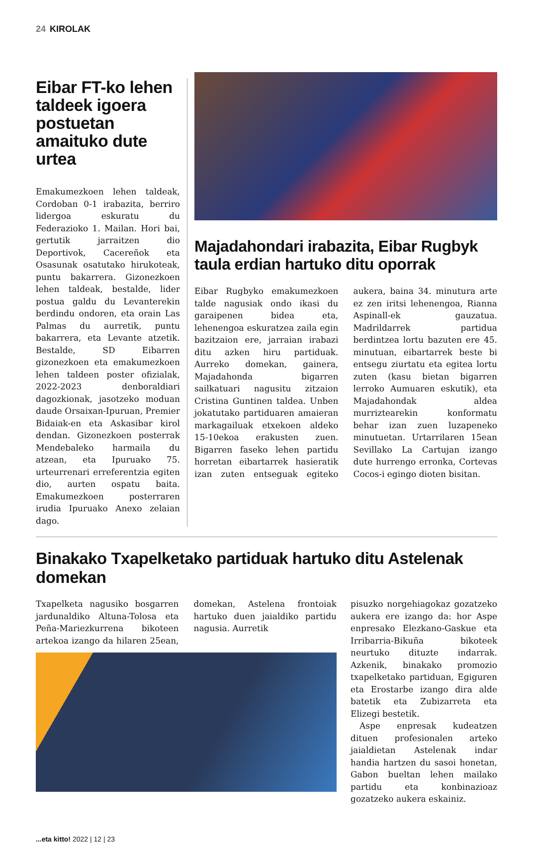24 KIROLAK
Eibar FT-ko lehen taldeek igoera postuetan amaituko dute urtea
Emakumezkoen lehen taldeak, Cordoban 0-1 irabazita, berriro lidergoa eskuratu du Federazioko 1. Mailan. Hori bai, gertutik jarraitzen dio Deportivok, Cacereñok eta Osasunak osatutako hirukoteak, puntu bakarrera. Gizonezkoen lehen taldeak, bestalde, lider postua galdu du Levanterekin berdindu ondoren, eta orain Las Palmas du aurretik, puntu bakarrera, eta Levante atzetik. Bestalde, SD Eibarren gizonezkoen eta emakumezkoen lehen taldeen poster ofizialak, 2022-2023 denboraldiari dagozkionak, jasotzeko moduan daude Orsaixan-Ipuruan, Premier Bidaiak-en eta Askasibar kirol dendan. Gizonezkoen posterrak Mendebaleko harmaila du atzean, eta Ipuruako 75. urteurrenari erreferentzia egiten dio, aurten ospatu baita. Emakumezkoen posterraren irudia Ipuruako Anexo zelaian dago.
Majadahondari irabazita, Eibar Rugbyk taula erdian hartuko ditu oporrak
Eibar Rugbyko emakumezkoen talde nagusiak ondo ikasi du garaipenen bidea eta, lehenengoa eskuratzea zaila egin bazitzaion ere, jarraian irabazi ditu azken hiru partiduak. Aurreko domekan, gainera, Majadahonda bigarren sailkatuari nagusitu zitzaion Cristina Guntinen taldea. Unben jokatutako partiduaren amaieran markagailuak etxekoen aldeko 15-10ekoa erakusten zuen. Bigarren faseko lehen partidu horretan eibartarrek hasieratik izan zuten entseguak egiteko aukera, baina 34. minutura arte ez zen iritsi lehenengoa, Rianna Aspinall-ek gauzatua. Madrildarrek partidua berdintzea lortu bazuten ere 45. minutuan, eibartarrek beste bi entsegu ziurtatu eta egitea lortu zuten (kasu bietan bigarren lerroko Aumuaren eskutik), eta Majadahondak aldea murriztearekin konformatu behar izan zuen luzapeneko minutuetan. Urtarrilaren 15ean Sevillako La Cartujan izango dute hurrengo erronka, Cortevas Cocos-i egingo dioten bisitan.
Binakako Txapelketako partiduak hartuko ditu Astelenak domekan
Txapelketa nagusiko bosgarren jardunaldiko Altuna-Tolosa eta Peña-Mariezkurrena bikoteen artekoa izango da hilaren 25ean, domekan, Astelena frontoiak hartuko duen jaialdiko partidu nagusia. Aurretik
pisuzko norgehiagokaz gozatzeko aukera ere izango da: hor Aspe enpresako Elezkano-Gaskue eta Irribarria-Bikuña bikoteek neurtuko dituzte indarrak. Azkenik, binakako promozio txapelketako partiduan, Egiguren eta Erostarbe izango dira alde batetik eta Zubizarreta eta Elizegi bestetik.
Aspe enpresak kudeatzen dituen profesionalen arteko jaialdietan Astelenak indar handia hartzen du sasoi honetan, Gabon bueltan lehen mailako partidu eta konbinazioaz gozatzeko aukera eskainiz.
...eta kitto! 2022 | 12 | 23